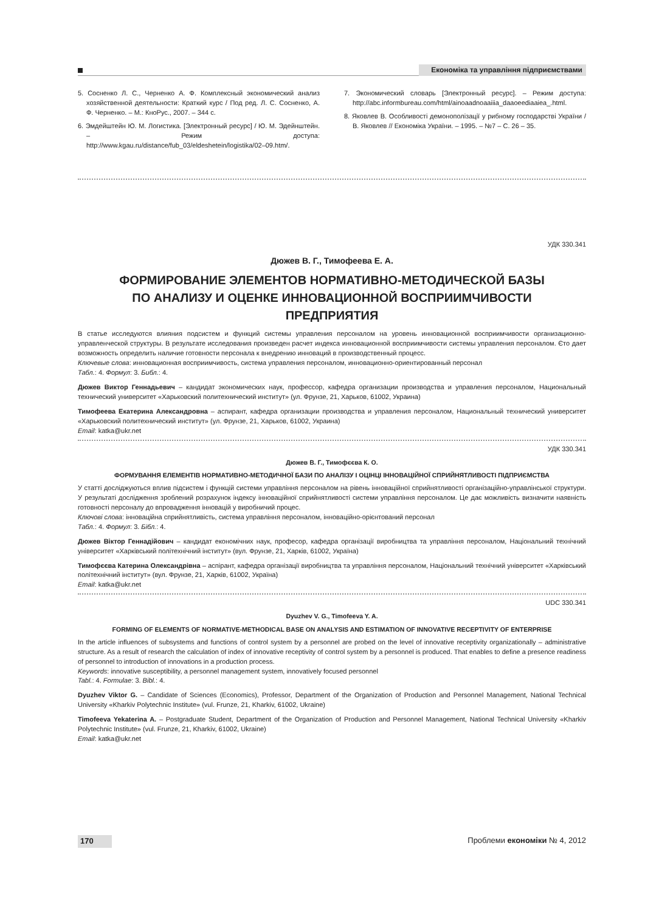Економіка та управління підприємствами
5. Сосненко Л. С., Черненко А. Ф. Комплексный экономический анализ хозяйственной деятельности: Краткий курс / Под ред. Л. С. Сосненко, А. Ф. Черненко. – М.: КноРус., 2007. – 344 с.
6. Эмдейштейн Ю. М. Логистика. [Электронный ресурс] / Ю. М. Эдейнштейн. – Режим доступа: http://www.kgau.ru/distance/fub_03/eldeshetein/logistika/02–09.htm/.
7. Экономический словарь [Электронный ресурс]. – Режим доступа: http://abc.informbureau.com/html/ainoaadnoaaiiia_daaoeediaaiea_.html.
8. Яковлев В. Особливості демонополізації у рибному господарстві України / В. Яковлев // Економіка України. – 1995. – №7 – С. 26 – 35.
УДК 330.341
Дюжев В. Г., Тимофеева Е. А.
ФОРМИРОВАНИЕ ЭЛЕМЕНТОВ НОРМАТИВНО-МЕТОДИЧЕСКОЙ БАЗЫ
ПО АНАЛИЗУ И ОЦЕНКЕ ИННОВАЦИОННОЙ ВОСПРИИМЧИВОСТИ
ПРЕДПРИЯТИЯ
В статье исследуются влияния подсистем и функций системы управления персоналом на уровень инновационной восприимчивости организационно-управленческой структуры. В результате исследования произведен расчет индекса инновационной восприимчивости системы управления персоналом. Єто дает возможность определить наличие готовности персонала к внедрению инноваций в производственный процесс.
Ключевые слова: инновационная восприимчивость, система управления персоналом, инновационно-ориентированный персонал
Табл.: 4. Формул: 3. Библ.: 4.
Дюжев Виктор Геннадьевич – кандидат экономических наук, профессор, кафедра организации производства и управления персоналом, Национальный технический университет «Харьковский политехнический институт» (ул. Фрунзе, 21, Харьков, 61002, Украина)
Тимофеева Екатерина Александровна – аспирант, кафедра организации производства и управления персоналом, Национальный технический университет «Харьковский политехнический институт» (ул. Фрунзе, 21, Харьков, 61002, Украина)
Email: katka@ukr.net
УДК 330.341
Дюжев В. Г., Тимофєєва К. О.
ФОРМУВАННЯ ЕЛЕМЕНТІВ НОРМАТИВНО-МЕТОДИЧНОЇ БАЗИ ПО АНАЛІЗУ І ОЦІНЦІ ІННОВАЦІЙНОЇ СПРИЙНЯТЛИВОСТІ ПІДПРИЄМСТВА
У статті досліджуються вплив підсистем і функцій системи управління персоналом на рівень інноваційної сприйнятливості організаційно-управлінської структури. У результаті дослідження зроблений розрахунок індексу інноваційної сприйнятливості системи управління персоналом. Це дає можливість визначити наявність готовності персоналу до впровадження інновацій у виробничий процес.
Ключові слова: інноваційна сприйнятливість, система управління персоналом, інноваційно-орієнтований персонал
Табл.: 4. Формул: 3. Бібл.: 4.
Дюжев Віктор Геннадійович – кандидат економічних наук, професор, кафедра організації виробництва та управління персоналом, Національний технічний університет «Харківський політехнічний інститут» (вул. Фрунзе, 21, Харків, 61002, Україна)
Тимофєєва Катерина Олександрівна – аспірант, кафедра організації виробництва та управління персоналом, Національний технічний університет «Харківський політехнічний інститут» (вул. Фрунзе, 21, Харків, 61002, Україна)
Email: katka@ukr.net
UDC 330.341
Dyuzhev V. G., Timofeeva Y. A.
FORMING OF ELEMENTS OF NORMATIVE-METHODICAL BASE ON ANALYSIS AND ESTIMATION OF INNOVATIVE RECEPTIVITY OF ENTERPRISE
In the article influences of subsystems and functions of control system by a personnel are probed on the level of innovative receptivity organizationally – administrative structure. As a result of research the calculation of index of innovative receptivity of control system by a personnel is produced. That enables to define a presence readiness of personnel to introduction of innovations in a production process.
Keywords: innovative susceptibility, a personnel management system, innovatively focused personnel
Tabl.: 4. Formulae: 3. Bibl.: 4.
Dyuzhev Viktor G. – Candidate of Sciences (Economics), Professor, Department of the Organization of Production and Personnel Management, National Technical University «Kharkiv Polytechnic Institute» (vul. Frunze, 21, Kharkiv, 61002, Ukraine)
Timofeeva Yekaterina A. – Postgraduate Student, Department of the Organization of Production and Personnel Management, National Technical University «Kharkiv Polytechnic Institute» (vul. Frunze, 21, Kharkiv, 61002, Ukraine)
Email: katka@ukr.net
170 Проблеми економіки № 4, 2012